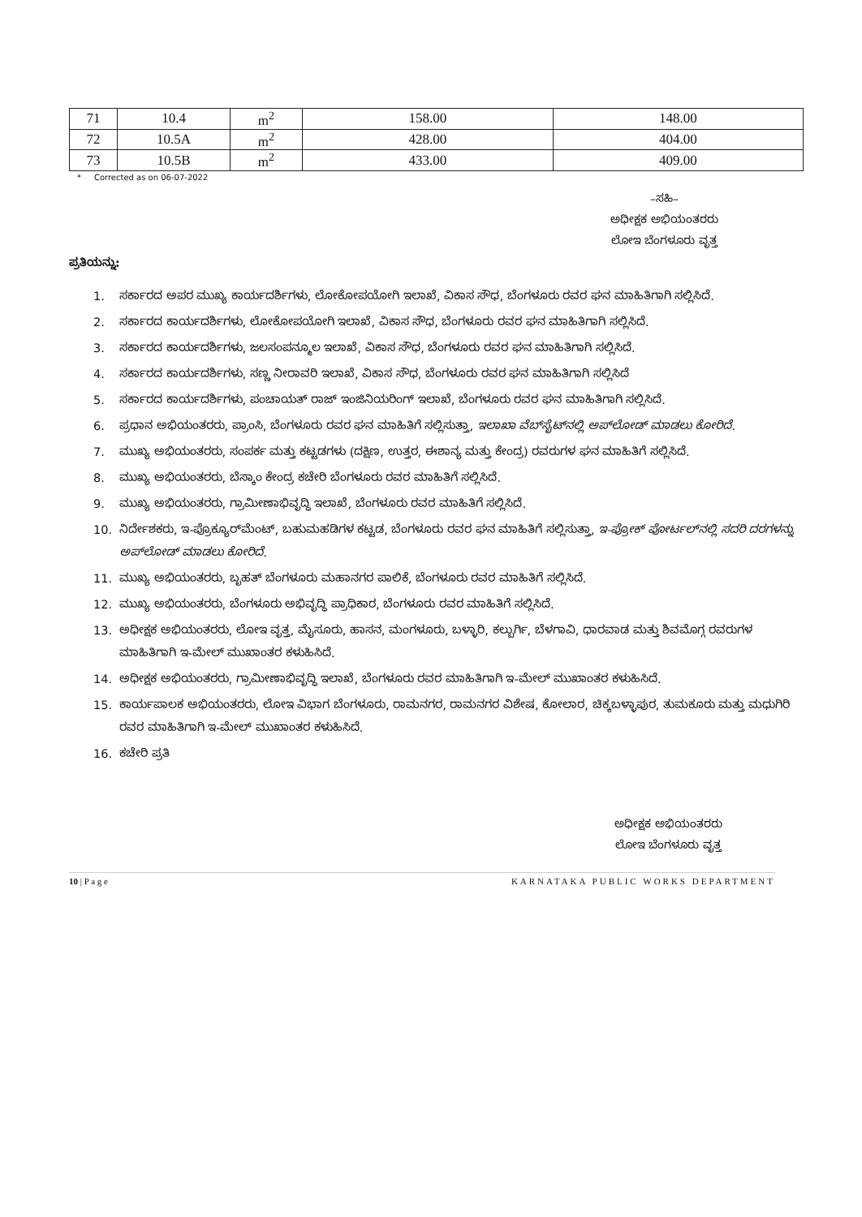| 71 | 10.4 | m<sup>2</sup> | 158.00 | 148.00 |
| 72 | 10.5A | m<sup>2</sup> | 428.00 | 404.00 |
| 73 | 10.5B | m<sup>2</sup> | 433.00 | 409.00 |
* Corrected as on 06-07-2022
–ಸಹಿ–
ಅಧೀಕ್ಷಕ ಅಭಿಯಂತರರು
ಲೋಇ ಬೆಂಗಳೂರು ವೃತ್ತ
ಪ್ರತಿಯನ್ನು:
1. ಸರ್ಕಾರದ ಅಪರ ಮುಖ್ಯ ಕಾರ್ಯದರ್ಶಿಗಳು, ಲೋಕೋಪಯೋಗಿ ಇಲಾಖೆ, ವಿಕಾಸ ಸೌಧ, ಬೆಂಗಳೂರು ರವರ ಘನ ಮಾಹಿತಿಗಾಗಿ ಸಲ್ಲಿಸಿದೆ.
2. ಸರ್ಕಾರದ ಕಾರ್ಯದರ್ಶಿಗಳು, ಲೋಕೋಪಯೋಗಿ ಇಲಾಖೆ, ವಿಕಾಸ ಸೌಧ, ಬೆಂಗಳೂರು ರವರ ಘನ ಮಾಹಿತಿಗಾಗಿ ಸಲ್ಲಿಸಿದೆ.
3. ಸರ್ಕಾರದ ಕಾರ್ಯದರ್ಶಿಗಳು, ಜಲಸಂಪನ್ಮೂಲ ಇಲಾಖೆ, ವಿಕಾಸ ಸೌಧ, ಬೆಂಗಳೂರು ರವರ ಘನ ಮಾಹಿತಿಗಾಗಿ ಸಲ್ಲಿಸಿದೆ.
4. ಸರ್ಕಾರದ ಕಾರ್ಯದರ್ಶಿಗಳು, ಸಣ್ಣ ನೀರಾವರಿ ಇಲಾಖೆ, ವಿಕಾಸ ಸೌಧ, ಬೆಂಗಳೂರು ರವರ ಘನ ಮಾಹಿತಿಗಾಗಿ ಸಲ್ಲಿಸಿದೆ
5. ಸರ್ಕಾರದ ಕಾರ್ಯದರ್ಶಿಗಳು, ಪಂಚಾಯತ್ ರಾಜ್ ಇಂಜಿನಿಯರಿಂಗ್ ಇಲಾಖೆ, ಬೆಂಗಳೂರು ರವರ ಘನ ಮಾಹಿತಿಗಾಗಿ ಸಲ್ಲಿಸಿದೆ.
6. ಪ್ರಧಾನ ಅಭಿಯಂತರರು, ಪ್ರಾಂಸಿ, ಬೆಂಗಳೂರು ರವರ ಘನ ಮಾಹಿತಿಗೆ ಸಲ್ಲಿಸುತ್ತಾ, ಇಲಾಖಾ ವೆಬ್‌ಸೈಟ್‌ನಲ್ಲಿ ಅಪ್‌ಲೋಡ್ ಮಾಡಲು ಕೋರಿದೆ.
7. ಮುಖ್ಯ ಅಭಿಯಂತರರು, ಸಂಪರ್ಕ ಮತ್ತು ಕಟ್ಟಡಗಳು (ದಕ್ಷಿಣ, ಉತ್ತರ, ಈಶಾನ್ಯ ಮತ್ತು ಕೇಂದ್ರ) ರವರುಗಳ ಘನ ಮಾಹಿತಿಗೆ ಸಲ್ಲಿಸಿದೆ.
8. ಮುಖ್ಯ ಅಭಿಯಂತರರು, ಬೆಸ್ಕಾಂ ಕೇಂದ್ರ ಕಚೇರಿ ಬೆಂಗಳೂರು ರವರ ಮಾಹಿತಿಗೆ ಸಲ್ಲಿಸಿದೆ.
9. ಮುಖ್ಯ ಅಭಿಯಂತರರು, ಗ್ರಾಮೀಣಾಭಿವೃದ್ಧಿ ಇಲಾಖೆ, ಬೆಂಗಳೂರು ರವರ ಮಾಹಿತಿಗೆ ಸಲ್ಲಿಸಿದೆ.
10. ನಿರ್ದೇಶಕರು, ಇ-ಪ್ರೊಕ್ಯೂರ್‌ಮೆಂಟ್, ಬಹುಮಹಡಿಗಳ ಕಟ್ಟಡ, ಬೆಂಗಳೂರು ರವರ ಘನ ಮಾಹಿತಿಗೆ ಸಲ್ಲಿಸುತ್ತಾ, ಇ-ಪ್ರೋಕ್ ಪೋರ್ಟಲ್‌ನಲ್ಲಿ ಸದರಿ ದರಗಳನ್ನು ಅಪ್‌ಲೋಡ್ ಮಾಡಲು ಕೋರಿದೆ.
11. ಮುಖ್ಯ ಅಭಿಯಂತರರು, ಬೃಹತ್ ಬೆಂಗಳೂರು ಮಹಾನಗರ ಪಾಲಿಕೆ, ಬೆಂಗಳೂರು ರವರ ಮಾಹಿತಿಗೆ ಸಲ್ಲಿಸಿದೆ.
12. ಮುಖ್ಯ ಅಭಿಯಂತರರು, ಬೆಂಗಳೂರು ಅಭಿವೃದ್ಧಿ ಪ್ರಾಧಿಕಾರ, ಬೆಂಗಳೂರು ರವರ ಮಾಹಿತಿಗೆ ಸಲ್ಲಿಸಿದೆ.
13. ಅಧೀಕ್ಷಕ ಅಭಿಯಂತರರು, ಲೋಇ ವೃತ್ತ, ಮೈಸೂರು, ಹಾಸನ, ಮಂಗಳೂರು, ಬಳ್ಳಾರಿ, ಕಲ್ಬುರ್ಗಿ, ಬೆಳಗಾವಿ, ಧಾರವಾಡ ಮತ್ತು ಶಿವಮೊಗ್ಗ ರವರುಗಳ ಮಾಹಿತಿಗಾಗಿ ಇ-ಮೇಲ್ ಮುಖಾಂತರ ಕಳುಹಿಸಿದೆ.
14. ಅಧೀಕ್ಷಕ ಅಭಿಯಂತರರು, ಗ್ರಾಮೀಣಾಭಿವೃದ್ಧಿ ಇಲಾಖೆ, ಬೆಂಗಳೂರು ರವರ ಮಾಹಿತಿಗಾಗಿ ಇ-ಮೇಲ್ ಮುಖಾಂತರ ಕಳುಹಿಸಿದೆ.
15. ಕಾರ್ಯಪಾಲಕ ಅಭಿಯಂತರರು, ಲೋಇ ವಿಭಾಗ ಬೆಂಗಳೂರು, ರಾಮನಗರ, ರಾಮನಗರ ವಿಶೇಷ, ಕೋಲಾರ, ಚಿಕ್ಕಬಳ್ಳಾಪುರ, ತುಮಕೂರು ಮತ್ತು ಮಧುಗಿರಿ ರವರ ಮಾಹಿತಿಗಾಗಿ ಇ-ಮೇಲ್ ಮುಖಾಂತರ ಕಳುಹಿಸಿದೆ.
16. ಕಚೇರಿ ಪ್ರತಿ
ಅಧೀಕ್ಷಕ ಅಭಿಯಂತರರು
ಲೋಇ ಬೆಂಗಳೂರು ವೃತ್ತ
10 | P a g e KARNATAKA PUBLIC WORKS DEPARTMENT